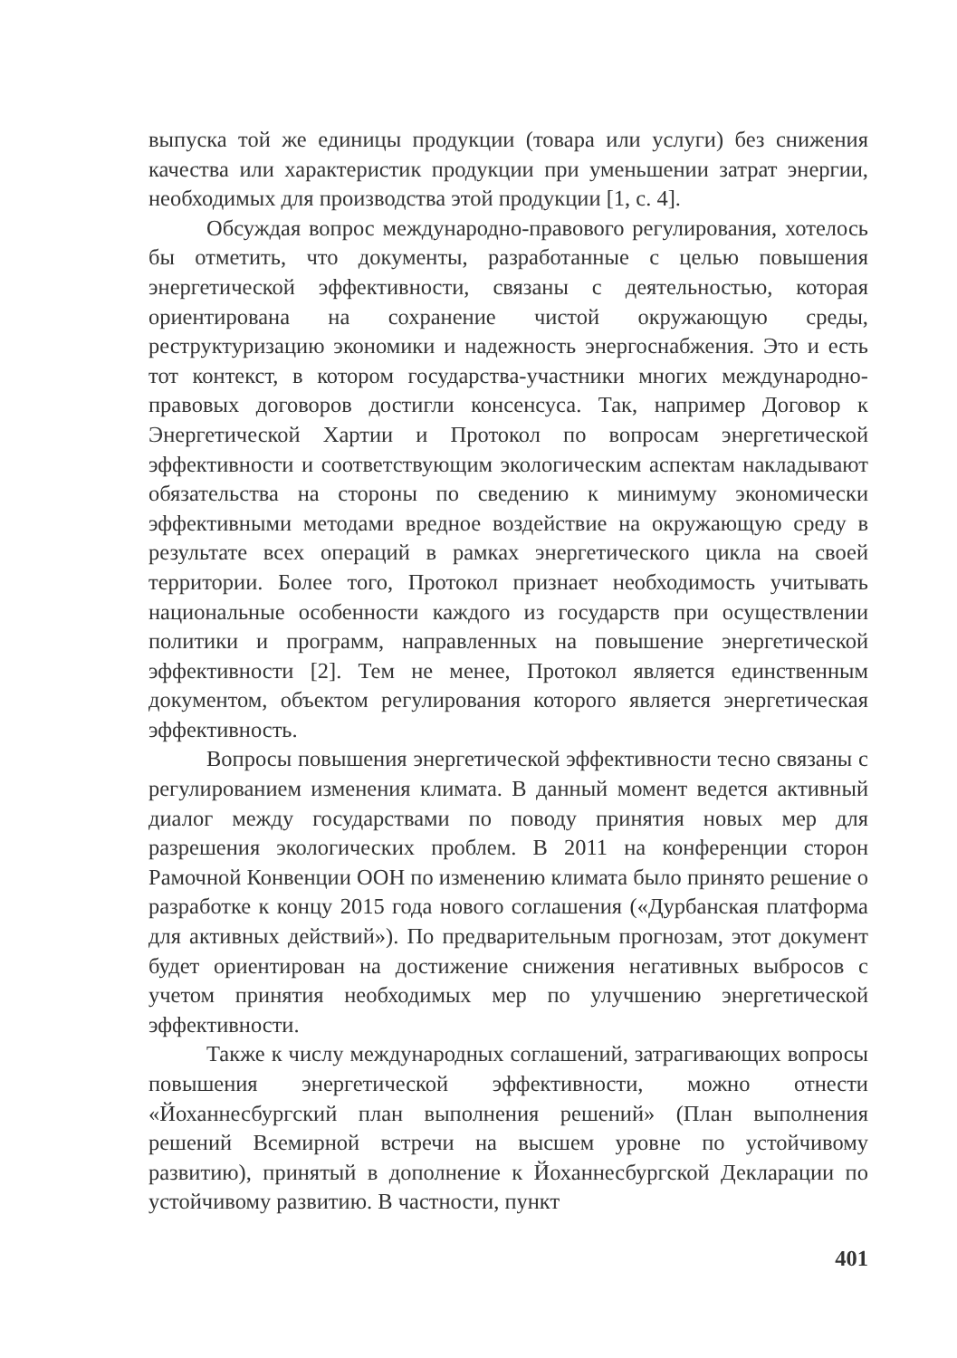выпуска той же единицы продукции (товара или услуги) без снижения качества или характеристик продукции при уменьшении затрат энергии, необходимых для производства этой продукции [1, с. 4].
Обсуждая вопрос международно-правового регулирования, хотелось бы отметить, что документы, разработанные с целью повышения энергетической эффективности, связаны с деятельностью, которая ориентирована на сохранение чистой окружающую среды, реструктуризацию экономики и надежность энергоснабжения. Это и есть тот контекст, в котором государства-участники многих международно-правовых договоров достигли консенсуса. Так, например Договор к Энергетической Хартии и Протокол по вопросам энергетической эффективности и соответствующим экологическим аспектам накладывают обязательства на стороны по сведению к минимуму экономически эффективными методами вредное воздействие на окружающую среду в результате всех операций в рамках энергетического цикла на своей территории. Более того, Протокол признает необходимость учитывать национальные особенности каждого из государств при осуществлении политики и программ, направленных на повышение энергетической эффективности [2]. Тем не менее, Протокол является единственным документом, объектом регулирования которого является энергетическая эффективность.
Вопросы повышения энергетической эффективности тесно связаны с регулированием изменения климата. В данный момент ведется активный диалог между государствами по поводу принятия новых мер для разрешения экологических проблем. В 2011 на конференции сторон Рамочной Конвенции ООН по изменению климата было принято решение о разработке к концу 2015 года нового соглашения («Дурбанская платформа для активных действий»). По предварительным прогнозам, этот документ будет ориентирован на достижение снижения негативных выбросов с учетом принятия необходимых мер по улучшению энергетической эффективности.
Также к числу международных соглашений, затрагивающих вопросы повышения энергетической эффективности, можно отнести «Йоханнесбургский план выполнения решений» (План выполнения решений Всемирной встречи на высшем уровне по устойчивому развитию), принятый в дополнение к Йоханнесбургской Декларации по устойчивому развитию. В частности, пункт
401